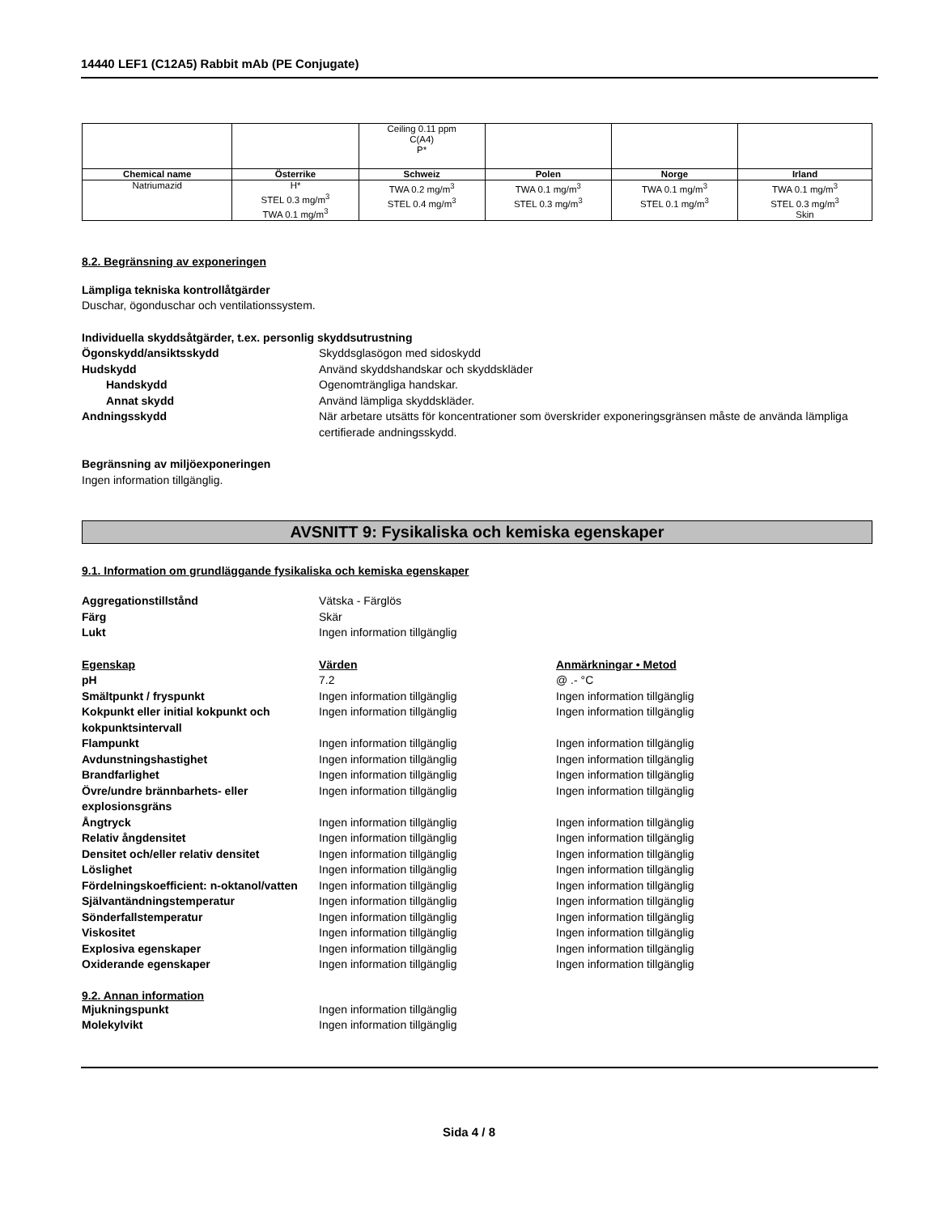14440 LEF1 (C12A5) Rabbit mAb (PE Conjugate)
| | | Ceiling 0.11 ppm C(A4) P* | | | |
| Chemical name | Österrike | Schweiz | Polen | Norge | Irland |
| Natriumazid | H* STEL 0.3 mg/m<sup>3</sup> TWA 0.1 mg/m<sup>3</sup> | TWA 0.2 mg/m<sup>3</sup> STEL 0.4 mg/m<sup>3</sup> | TWA 0.1 mg/m<sup>3</sup> STEL 0.3 mg/m<sup>3</sup> | TWA 0.1 mg/m<sup>3</sup> STEL 0.1 mg/m<sup>3</sup> | TWA 0.1 mg/m<sup>3</sup> STEL 0.3 mg/m<sup>3</sup> Skin |
8.2. Begränsning av exponeringen
Lämpliga tekniska kontrollåtgärder
Duschar, ögonduschar och ventilationssystem.
Individuella skyddsåtgärder, t.ex. personlig skyddsutrustning
Ögonskydd/ansiktsskydd
Skyddsglasögon med sidoskydd
Hudskydd
Använd skyddshandskar och skyddskläder
Handskydd
Ogenomträngliga handskar.
Annat skydd
Använd lämpliga skyddskläder.
Andningsskydd
När arbetare utsätts för koncentrationer som överskrider exponeringsgränsen måste de använda lämpliga certifierade andningsskydd.
Begränsning av miljöexponeringen
Ingen information tillgänglig.
AVSNITT 9: Fysikaliska och kemiska egenskaper
9.1. Information om grundläggande fysikaliska och kemiska egenskaper
Aggregationstillstånd
Vätska - Färglös
Färg
Skär
Lukt
Ingen information tillgänglig
Egenskap
Värden
Anmärkningar • Metod
pH
7.2
@ .- °C
Smältpunkt / fryspunkt
Ingen information tillgänglig
Ingen information tillgänglig
Kokpunkt eller initial kokpunkt och kokpunktsintervall
Ingen information tillgänglig
Ingen information tillgänglig
Flampunkt
Ingen information tillgänglig
Ingen information tillgänglig
Avdunstningshastighet
Ingen information tillgänglig
Ingen information tillgänglig
Brandfarlighet
Ingen information tillgänglig
Ingen information tillgänglig
Övre/undre brännbarhets- eller explosionsgräns
Ingen information tillgänglig
Ingen information tillgänglig
Ångtryck
Ingen information tillgänglig
Ingen information tillgänglig
Relativ ångdensitet
Ingen information tillgänglig
Ingen information tillgänglig
Densitet och/eller relativ densitet
Ingen information tillgänglig
Ingen information tillgänglig
Löslighet
Ingen information tillgänglig
Ingen information tillgänglig
Fördelningskoefficient: n-oktanol/vatten
Ingen information tillgänglig
Ingen information tillgänglig
Självantändningstemperatur
Ingen information tillgänglig
Ingen information tillgänglig
Sönderfallstemperatur
Ingen information tillgänglig
Ingen information tillgänglig
Viskositet
Ingen information tillgänglig
Ingen information tillgänglig
Explosiva egenskaper
Ingen information tillgänglig
Ingen information tillgänglig
Oxiderande egenskaper
Ingen information tillgänglig
Ingen information tillgänglig
9.2. Annan information
Mjukningspunkt
Ingen information tillgänglig
Molekylvikt
Ingen information tillgänglig
Sida 4 / 8